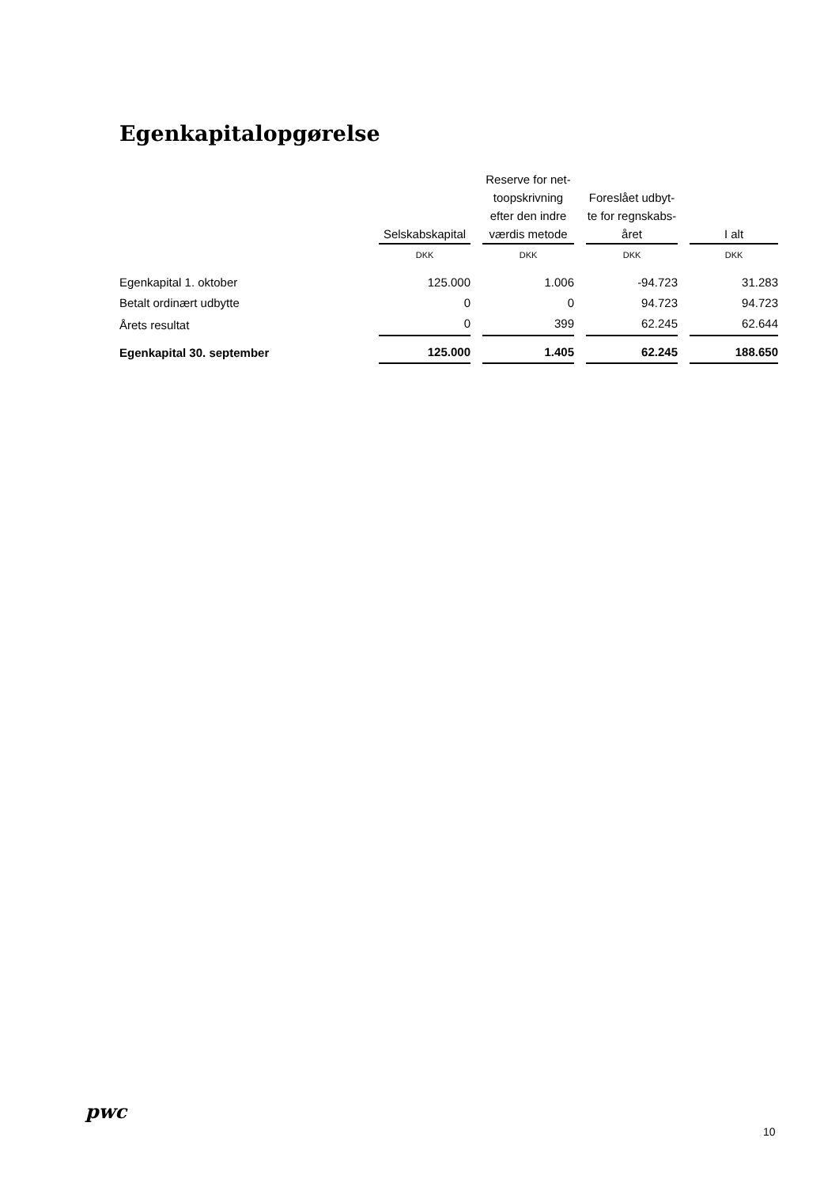Egenkapitalopgørelse
| | Selskabskapital | Reserve for net- toopskrivning efter den indre værdis metode | Foreslået udbyt- te for regnskabs- året | I alt |
| --- | --- | --- | --- | --- |
| | DKK | DKK | DKK | DKK |
| Egenkapital 1. oktober | 125.000 | 1.006 | -94.723 | 31.283 |
| Betalt ordinært udbytte | 0 | 0 | 94.723 | 94.723 |
| Årets resultat | 0 | 399 | 62.245 | 62.644 |
| Egenkapital 30. september | 125.000 | 1.405 | 62.245 | 188.650 |
pwc
10